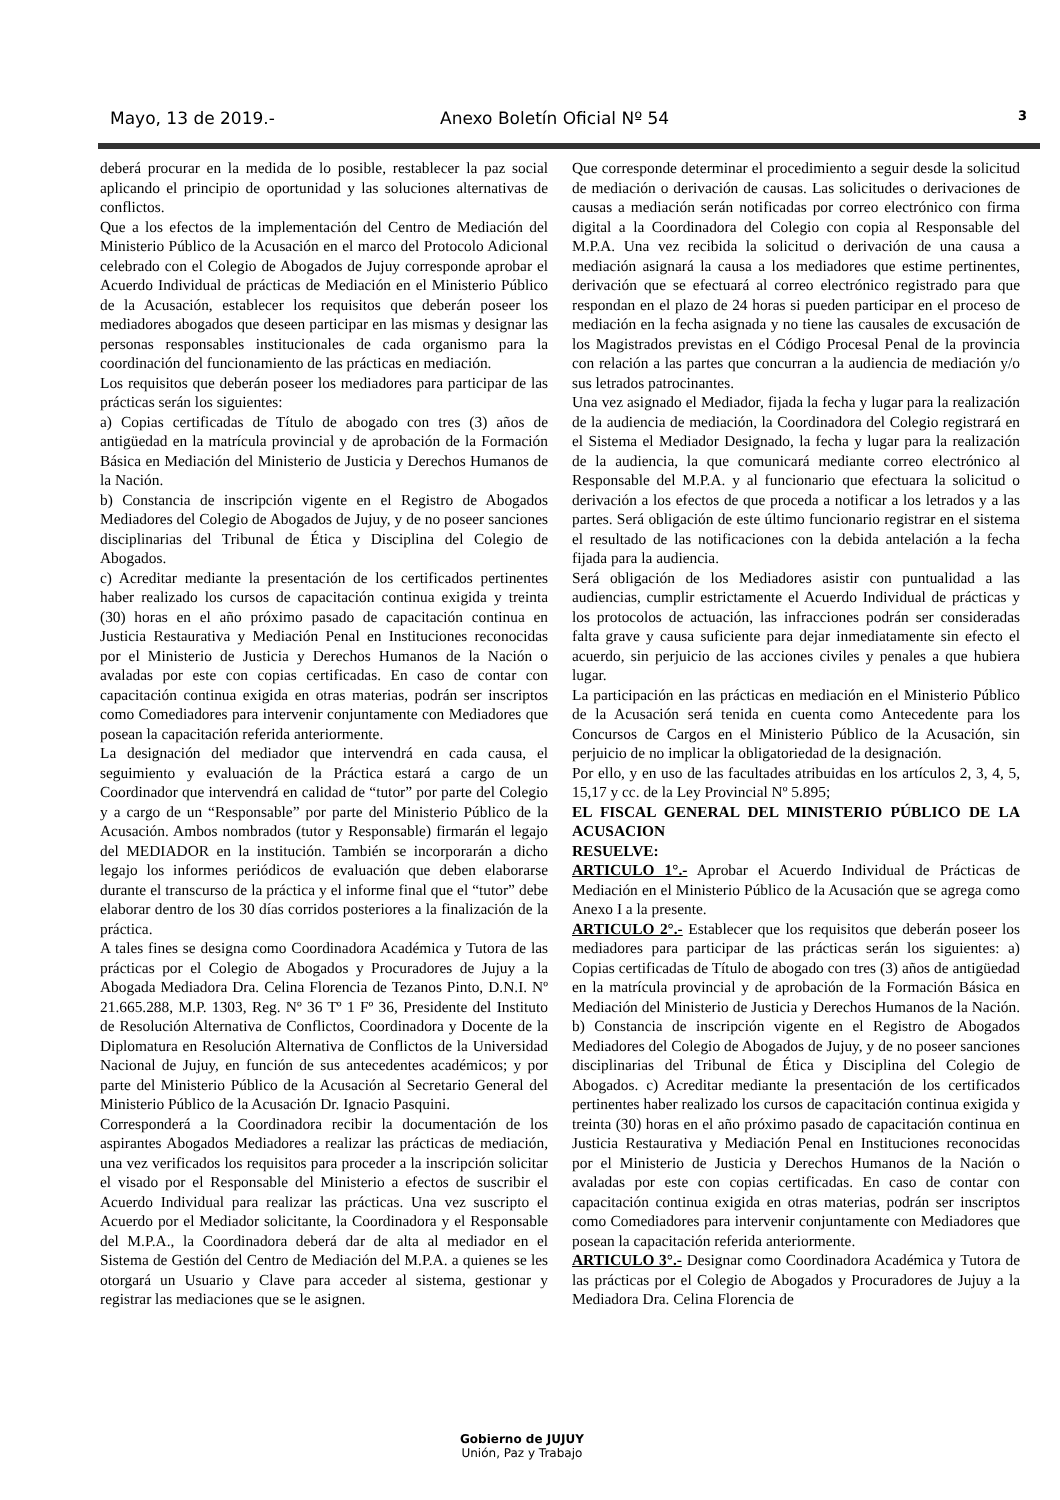Mayo, 13 de 2019.- Anexo Boletín Oficial Nº 54 3
deberá procurar en la medida de lo posible, restablecer la paz social aplicando el principio de oportunidad y las soluciones alternativas de conflictos.
Que a los efectos de la implementación del Centro de Mediación del Ministerio Público de la Acusación en el marco del Protocolo Adicional celebrado con el Colegio de Abogados de Jujuy corresponde aprobar el Acuerdo Individual de prácticas de Mediación en el Ministerio Público de la Acusación, establecer los requisitos que deberán poseer los mediadores abogados que deseen participar en las mismas y designar las personas responsables institucionales de cada organismo para la coordinación del funcionamiento de las prácticas en mediación.
Los requisitos que deberán poseer los mediadores para participar de las prácticas serán los siguientes:
a) Copias certificadas de Título de abogado con tres (3) años de antigüedad en la matrícula provincial y de aprobación de la Formación Básica en Mediación del Ministerio de Justicia y Derechos Humanos de la Nación.
b) Constancia de inscripción vigente en el Registro de Abogados Mediadores del Colegio de Abogados de Jujuy, y de no poseer sanciones disciplinarias del Tribunal de Ética y Disciplina del Colegio de Abogados.
c) Acreditar mediante la presentación de los certificados pertinentes haber realizado los cursos de capacitación continua exigida y treinta (30) horas en el año próximo pasado de capacitación continua en Justicia Restaurativa y Mediación Penal en Instituciones reconocidas por el Ministerio de Justicia y Derechos Humanos de la Nación o avaladas por este con copias certificadas. En caso de contar con capacitación continua exigida en otras materias, podrán ser inscriptos como Comediadores para intervenir conjuntamente con Mediadores que posean la capacitación referida anteriormente.
La designación del mediador que intervendrá en cada causa, el seguimiento y evaluación de la Práctica estará a cargo de un Coordinador que intervendrá en calidad de “tutor” por parte del Colegio y a cargo de un “Responsable” por parte del Ministerio Público de la Acusación. Ambos nombrados (tutor y Responsable) firmarán el legajo del MEDIADOR en la institución. También se incorporarán a dicho legajo los informes periódicos de evaluación que deben elaborarse durante el transcurso de la práctica y el informe final que el “tutor” debe elaborar dentro de los 30 días corridos posteriores a la finalización de la práctica.
A tales fines se designa como Coordinadora Académica y Tutora de las prácticas por el Colegio de Abogados y Procuradores de Jujuy a la Abogada Mediadora Dra. Celina Florencia de Tezanos Pinto, D.N.I. Nº 21.665.288, M.P. 1303, Reg. Nº 36 Tº 1 Fº 36, Presidente del Instituto de Resolución Alternativa de Conflictos, Coordinadora y Docente de la Diplomatura en Resolución Alternativa de Conflictos de la Universidad Nacional de Jujuy, en función de sus antecedentes académicos; y por parte del Ministerio Público de la Acusación al Secretario General del Ministerio Público de la Acusación Dr. Ignacio Pasquini.
Corresponderá a la Coordinadora recibir la documentación de los aspirantes Abogados Mediadores a realizar las prácticas de mediación, una vez verificados los requisitos para proceder a la inscripción solicitar el visado por el Responsable del Ministerio a efectos de suscribir el Acuerdo Individual para realizar las prácticas. Una vez suscripto el Acuerdo por el Mediador solicitante, la Coordinadora y el Responsable del M.P.A., la Coordinadora deberá dar de alta al mediador en el Sistema de Gestión del Centro de Mediación del M.P.A. a quienes se les otorgará un Usuario y Clave para acceder al sistema, gestionar y registrar las mediaciones que se le asignen.
Que corresponde determinar el procedimiento a seguir desde la solicitud de mediación o derivación de causas. Las solicitudes o derivaciones de causas a mediación serán notificadas por correo electrónico con firma digital a la Coordinadora del Colegio con copia al Responsable del M.P.A. Una vez recibida la solicitud o derivación de una causa a mediación asignará la causa a los mediadores que estime pertinentes, derivación que se efectuará al correo electrónico registrado para que respondan en el plazo de 24 horas si pueden participar en el proceso de mediación en la fecha asignada y no tiene las causales de excusación de los Magistrados previstas en el Código Procesal Penal de la provincia con relación a las partes que concurran a la audiencia de mediación y/o sus letrados patrocinantes.
Una vez asignado el Mediador, fijada la fecha y lugar para la realización de la audiencia de mediación, la Coordinadora del Colegio registrará en el Sistema el Mediador Designado, la fecha y lugar para la realización de la audiencia, la que comunicará mediante correo electrónico al Responsable del M.P.A. y al funcionario que efectuara la solicitud o derivación a los efectos de que proceda a notificar a los letrados y a las partes. Será obligación de este último funcionario registrar en el sistema el resultado de las notificaciones con la debida antelación a la fecha fijada para la audiencia.
Será obligación de los Mediadores asistir con puntualidad a las audiencias, cumplir estrictamente el Acuerdo Individual de prácticas y los protocolos de actuación, las infracciones podrán ser consideradas falta grave y causa suficiente para dejar inmediatamente sin efecto el acuerdo, sin perjuicio de las acciones civiles y penales a que hubiera lugar.
La participación en las prácticas en mediación en el Ministerio Público de la Acusación será tenida en cuenta como Antecedente para los Concursos de Cargos en el Ministerio Público de la Acusación, sin perjuicio de no implicar la obligatoriedad de la designación.
Por ello, y en uso de las facultades atribuidas en los artículos 2, 3, 4, 5, 15,17 y cc. de la Ley Provincial Nº 5.895;
EL FISCAL GENERAL DEL MINISTERIO PÚBLICO DE LA ACUSACION
RESUELVE:
ARTICULO 1°.- Aprobar el Acuerdo Individual de Prácticas de Mediación en el Ministerio Público de la Acusación que se agrega como Anexo I a la presente.
ARTICULO 2°.- Establecer que los requisitos que deberán poseer los mediadores para participar de las prácticas serán los siguientes: a) Copias certificadas de Título de abogado con tres (3) años de antigüedad en la matrícula provincial y de aprobación de la Formación Básica en Mediación del Ministerio de Justicia y Derechos Humanos de la Nación. b) Constancia de inscripción vigente en el Registro de Abogados Mediadores del Colegio de Abogados de Jujuy, y de no poseer sanciones disciplinarias del Tribunal de Ética y Disciplina del Colegio de Abogados. c) Acreditar mediante la presentación de los certificados pertinentes haber realizado los cursos de capacitación continua exigida y treinta (30) horas en el año próximo pasado de capacitación continua en Justicia Restaurativa y Mediación Penal en Instituciones reconocidas por el Ministerio de Justicia y Derechos Humanos de la Nación o avaladas por este con copias certificadas. En caso de contar con capacitación continua exigida en otras materias, podrán ser inscriptos como Comediadores para intervenir conjuntamente con Mediadores que posean la capacitación referida anteriormente.
ARTICULO 3°.- Designar como Coordinadora Académica y Tutora de las prácticas por el Colegio de Abogados y Procuradores de Jujuy a la Mediadora Dra. Celina Florencia de
Gobierno de JUJUY
Unión, Paz y Trabajo